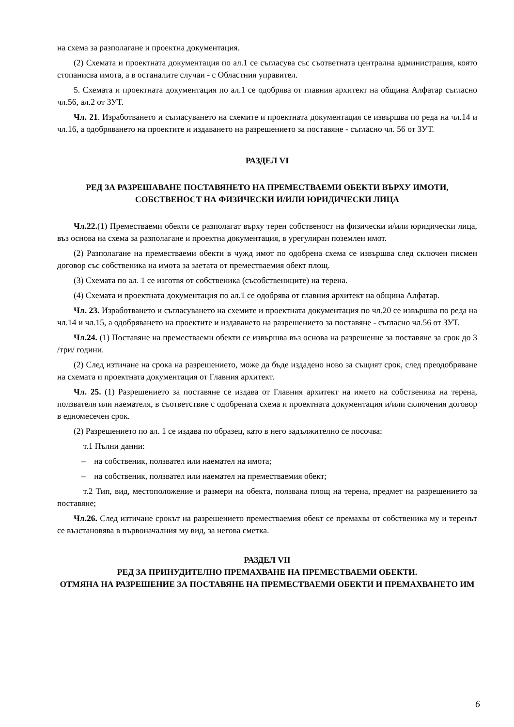на схема за разполагане и проектна документация.
(2) Схемата и проектната документация по ал.1 се съгласува със съответната централна администрация, която стопанисва имота, а в останалите случаи - с Областния управител.
5. Схемата и проектната документация по ал.1 се одобрява от главния архитект на община Алфатар съгласно чл.56, ал.2 от ЗУТ.
Чл. 21. Изработването и съгласуването на схемите и проектната документация се извършва по реда на чл.14 и чл.16, а одобряването на проектите и издаването на разрешението за поставяне - съгласно чл. 56 от ЗУТ.
РАЗДЕЛ VI
РЕД ЗА РАЗРЕШАВАНЕ ПОСТАВЯНЕТО НА ПРЕМЕСТВАЕМИ ОБЕКТИ ВЪРХУ ИМОТИ, СОБСТВЕНОСТ НА ФИЗИЧЕСКИ И/ИЛИ ЮРИДИЧЕСКИ ЛИЦА
Чл.22.(1) Преместваеми обекти се разполагат върху терен собственост на физически и/или юридически лица, въз основа на схема за разполагане и проектна документация, в урегулиран поземлен имот.
(2) Разполагане на преместваеми обекти в чужд имот по одобрена схема се извършва след сключен писмен договор със собственика на имота за заетата от преместваемия обект площ.
(3) Схемата по ал. 1 се изготвя от собственика (съсобствениците) на терена.
(4) Схемата и проектната документация по ал.1 се одобрява от главния архитект на община Алфатар.
Чл. 23. Изработването и съгласуването на схемите и проектната документация по чл.20 се извършва по реда на чл.14 и чл.15, а одобряването на проектите и издаването на разрешението за поставяне - съгласно чл.56 от ЗУТ.
Чл.24. (1) Поставяне на преместваеми обекти се извършва въз основа на разрешение за поставяне за срок до 3 /три/ години.
(2) След изтичане на срока на разрешението, може да бъде издадено ново за същият срок, след преодобряване на схемата и проектната документация от Главния архитект.
Чл. 25. (1) Разрешението за поставяне се издава от Главния архитект на името на собственика на терена, ползвателя или наемателя, в съответствие с одобрената схема и проектната документация и/или сключения договор в едномесечен срок.
(2) Разрешението по ал. 1 се издава по образец, като в него задължително се посочва:
т.1 Пълни данни:
– на собственик, ползвател или наемател на имота;
– на собственик, ползвател или наемател на преместваемия обект;
т.2 Тип, вид, местоположение и размери на обекта, ползвана площ на терена, предмет на разрешението за поставяне;
Чл.26. След изтичане срокът на разрешението преместваемия обект се премахва от собственика му и теренът се възстановява в първоначалния му вид, за негова сметка.
РАЗДЕЛ VII
РЕД ЗА ПРИНУДИТЕЛНО ПРЕМАХВАНЕ НА ПРЕМЕСТВАЕМИ ОБЕКТИ.
ОТМЯНА НА РАЗРЕШЕНИЕ ЗА ПОСТАВЯНЕ НА ПРЕМЕСТВАЕМИ ОБЕКТИ И ПРЕМАХВАНЕТО ИМ
6